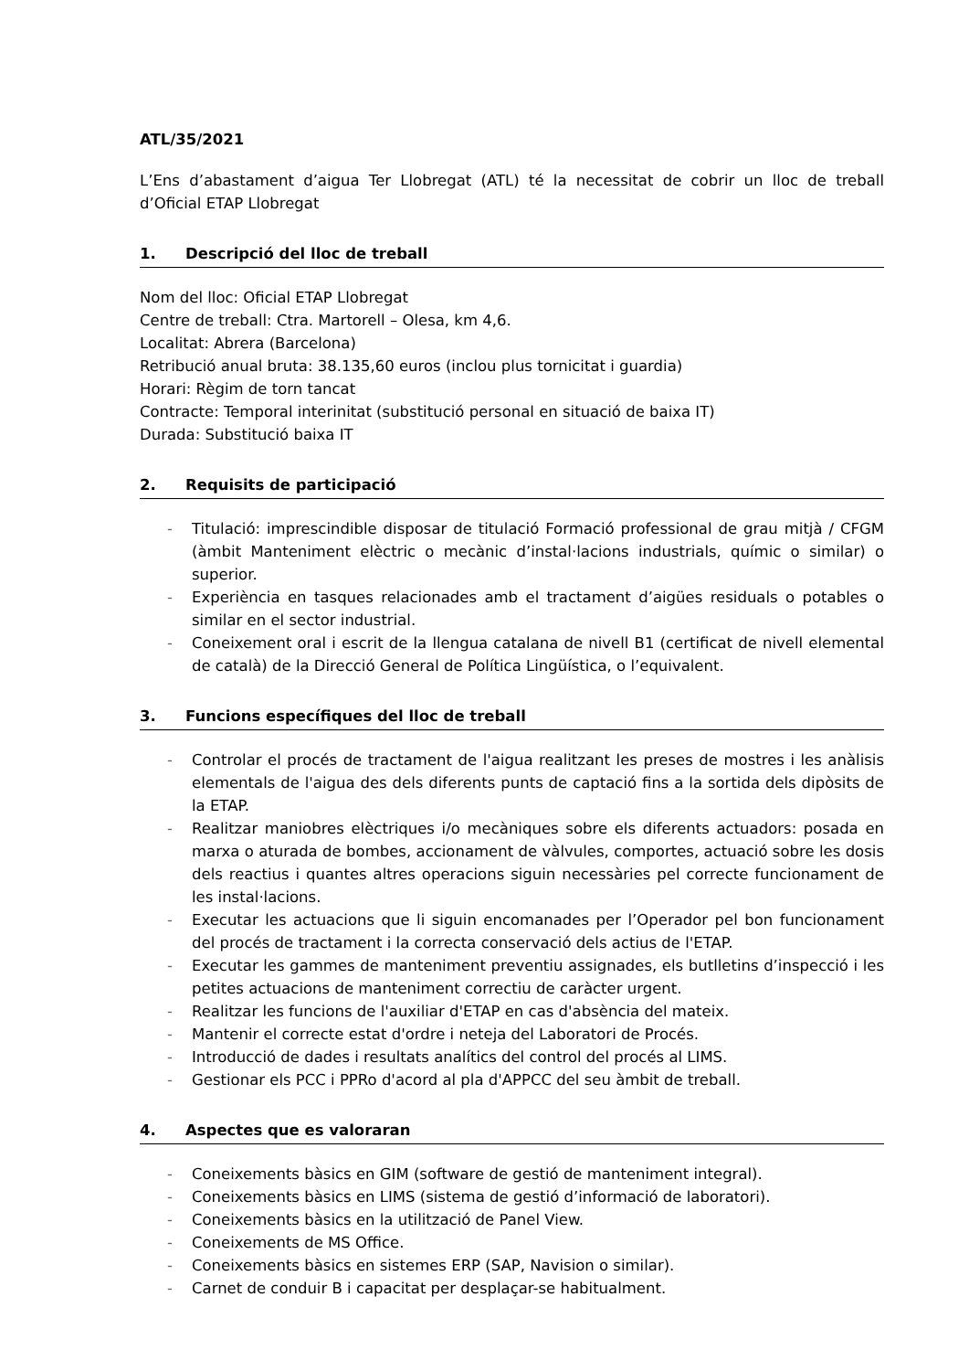ATL/35/2021
L’Ens d’abastament d’aigua Ter Llobregat (ATL) té la necessitat de cobrir un lloc de treball d’Oficial ETAP Llobregat
1. Descripció del lloc de treball
Nom del lloc: Oficial ETAP Llobregat
Centre de treball: Ctra. Martorell – Olesa, km 4,6.
Localitat: Abrera (Barcelona)
Retribució anual bruta: 38.135,60 euros (inclou plus tornicitat i guardia)
Horari: Règim de torn tancat
Contracte: Temporal interinitat (substitució personal en situació de baixa IT)
Durada: Substitució baixa IT
2. Requisits de participació
- Titulació: imprescindible disposar de titulació Formació professional de grau mitjà / CFGM (àmbit Manteniment elèctric o mecànic d’instal·lacions industrials, químic o similar) o superior.
- Experiència en tasques relacionades amb el tractament d’aigües residuals o potables o similar en el sector industrial.
- Coneixement oral i escrit de la llengua catalana de nivell B1 (certificat de nivell elemental de català) de la Direcció General de Política Lingüística, o l’equivalent.
3. Funcions específiques del lloc de treball
- Controlar el procés de tractament de l'aigua realitzant les preses de mostres i les anàlisis elementals de l'aigua des dels diferents punts de captació fins a la sortida dels dipòsits de la ETAP.
- Realitzar maniobres elèctriques i/o mecàniques sobre els diferents actuadors: posada en marxa o aturada de bombes, accionament de vàlvules, comportes, actuació sobre les dosis dels reactius i quantes altres operacions siguin necessàries pel correcte funcionament de les instal·lacions.
- Executar les actuacions que li siguin encomanades per l’Operador pel bon funcionament del procés de tractament i la correcta conservació dels actius de l'ETAP.
- Executar les gammes de manteniment preventiu assignades, els butlletins d’inspecció i les petites actuacions de manteniment correctiu de caràcter urgent.
- Realitzar les funcions de l'auxiliar d'ETAP en cas d'absència del mateix.
- Mantenir el correcte estat d'ordre i neteja del Laboratori de Procés.
- Introducció de dades i resultats analítics del control del procés al LIMS.
- Gestionar els PCC i PPRo d'acord al pla d'APPCC del seu àmbit de treball.
4. Aspectes que es valoraran
- Coneixements bàsics en GIM (software de gestió de manteniment integral).
- Coneixements bàsics en LIMS (sistema de gestió d’informació de laboratori).
- Coneixements bàsics en la utilització de Panel View.
- Coneixements de MS Office.
- Coneixements bàsics en sistemes ERP (SAP, Navision o similar).
- Carnet de conduir B i capacitat per desplaçar-se habitualment.